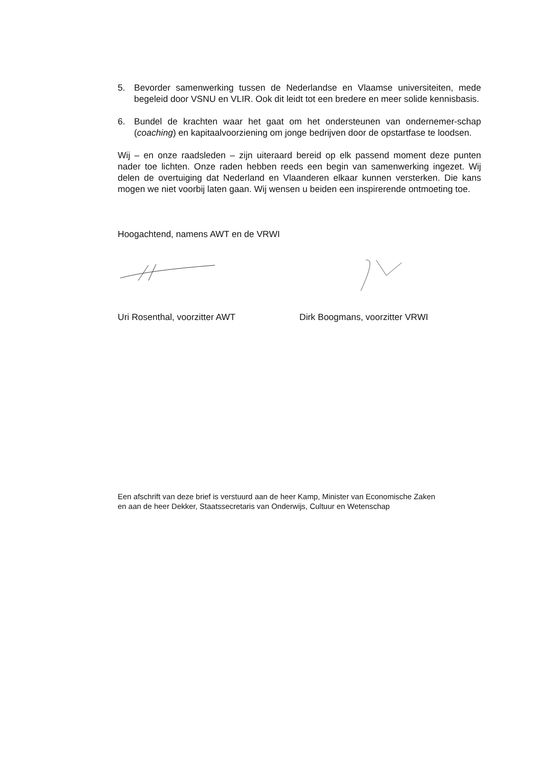5. Bevorder samenwerking tussen de Nederlandse en Vlaamse universiteiten, mede begeleid door VSNU en VLIR. Ook dit leidt tot een bredere en meer solide kennisbasis.
6. Bundel de krachten waar het gaat om het ondersteunen van ondernemer-schap (coaching) en kapitaalvoorziening om jonge bedrijven door de opstartfase te loodsen.
Wij – en onze raadsleden – zijn uiteraard bereid op elk passend moment deze punten nader toe lichten. Onze raden hebben reeds een begin van samenwerking ingezet. Wij delen de overtuiging dat Nederland en Vlaanderen elkaar kunnen versterken. Die kans mogen we niet voorbij laten gaan. Wij wensen u beiden een inspirerende ontmoeting toe.
Hoogachtend, namens AWT en de VRWI
Uri Rosenthal, voorzitter AWT Dirk Boogmans, voorzitter VRWI
Een afschrift van deze brief is verstuurd aan de heer Kamp, Minister van Economische Zaken
en aan de heer Dekker, Staatssecretaris van Onderwijs, Cultuur en Wetenschap